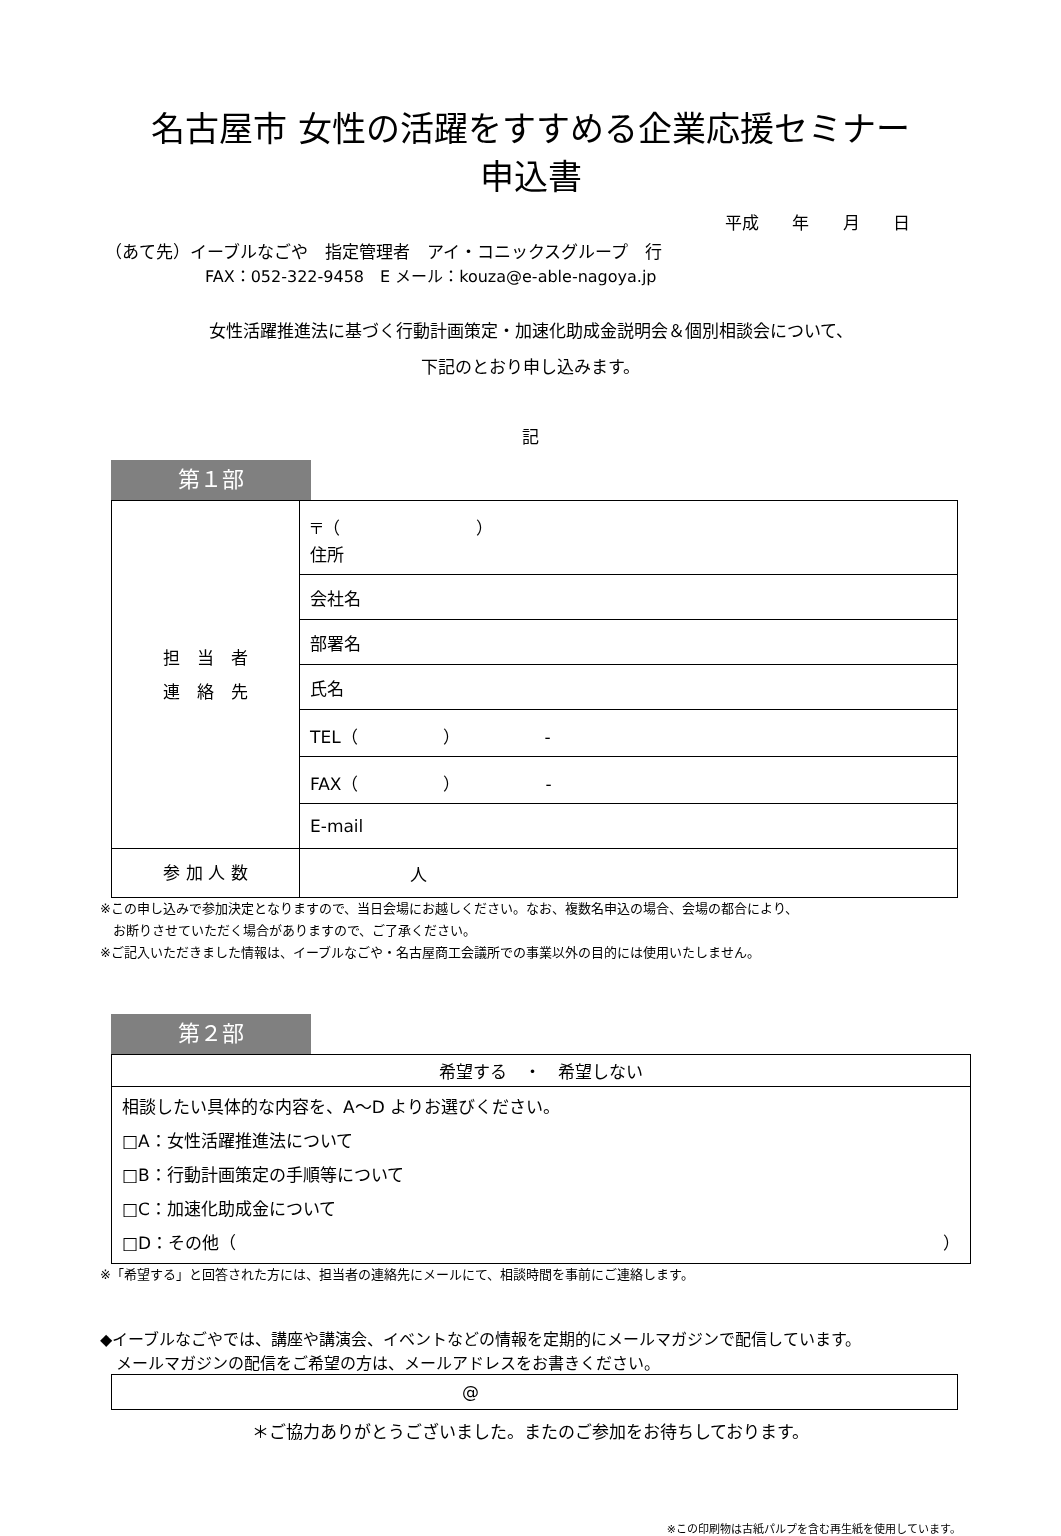名古屋市 女性の活躍をすすめる企業応援セミナー
申込書
平成 年 月 日
（あて先）イーブルなごや　指定管理者　アイ・コニックスグループ　行
FAX：052-322-9458　E メール：kouza@e-able-nagoya.jp
女性活躍推進法に基づく行動計画策定・加速化助成金説明会＆個別相談会について、
下記のとおり申し込みます。
記
第１部
| 担 当 者 連 絡 先 | 〒（ ） 住所 |
| | 会社名 |
| | 部署名 |
| | 氏名 |
| | TEL（ ） - |
| | FAX（ ） - |
| | E-mail |
| 参 加 人 数 | 人 |
※この申し込みで参加決定となりますので、当日会場にお越しください。なお、複数名申込の場合、会場の都合により、
　お断りさせていただく場合がありますので、ご了承ください。
※ご記入いただきました情報は、イーブルなごや・名古屋商工会議所での事業以外の目的には使用いたしません。
第２部
| 希望する ・ 希望しない |
| 相談したい具体的な内容を、A～D よりお選びください。 □A：女性活躍推進法について □B：行動計画策定の手順等について □C：加速化助成金について □D：その他（ ） |
※「希望する」と回答された方には、担当者の連絡先にメールにて、相談時間を事前にご連絡します。
◆イーブルなごやでは、講座や講演会、イベントなどの情報を定期的にメールマガジンで配信しています。
　メールマガジンの配信をご希望の方は、メールアドレスをお書きください。
| @ |
＊ご協力ありがとうございました。またのご参加をお待ちしております。
※この印刷物は古紙パルプを含む再生紙を使用しています。